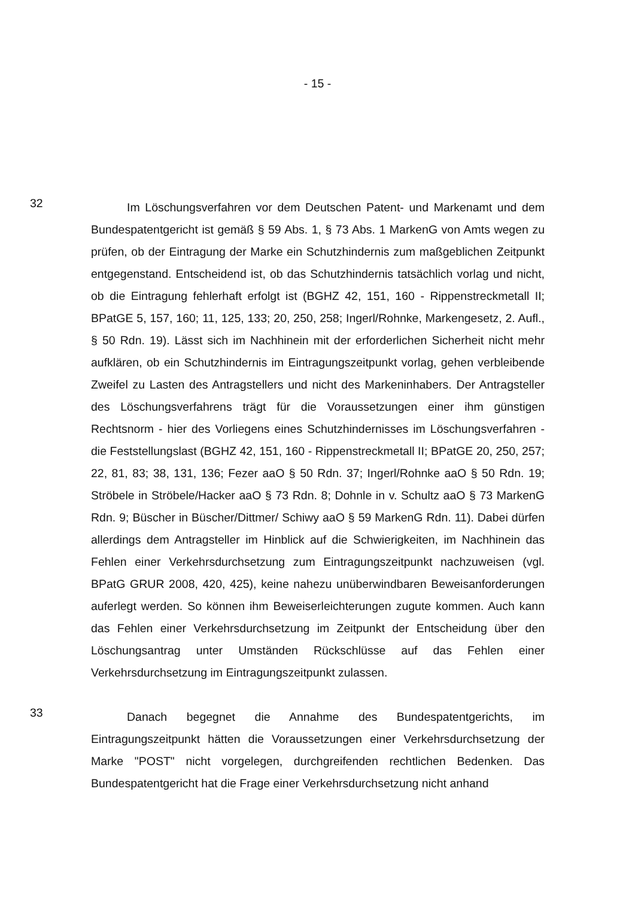- 15 -
32
Im Löschungsverfahren vor dem Deutschen Patent- und Markenamt und dem Bundespatentgericht ist gemäß § 59 Abs. 1, § 73 Abs. 1 MarkenG von Amts wegen zu prüfen, ob der Eintragung der Marke ein Schutzhindernis zum maßgeblichen Zeitpunkt entgegenstand. Entscheidend ist, ob das Schutzhindernis tatsächlich vorlag und nicht, ob die Eintragung fehlerhaft erfolgt ist (BGHZ 42, 151, 160 - Rippenstreckmetall II; BPatGE 5, 157, 160; 11, 125, 133; 20, 250, 258; Ingerl/Rohnke, Markengesetz, 2. Aufl., § 50 Rdn. 19). Lässt sich im Nachhinein mit der erforderlichen Sicherheit nicht mehr aufklären, ob ein Schutzhindernis im Eintragungszeitpunkt vorlag, gehen verbleibende Zweifel zu Lasten des Antragstellers und nicht des Markeninhabers. Der Antragsteller des Löschungsverfahrens trägt für die Voraussetzungen einer ihm günstigen Rechtsnorm - hier des Vorliegens eines Schutzhindernisses im Löschungsverfahren - die Feststellungslast (BGHZ 42, 151, 160 - Rippenstreckmetall II; BPatGE 20, 250, 257; 22, 81, 83; 38, 131, 136; Fezer aaO § 50 Rdn. 37; Ingerl/Rohnke aaO § 50 Rdn. 19; Ströbele in Ströbele/Hacker aaO § 73 Rdn. 8; Dohnle in v. Schultz aaO § 73 MarkenG Rdn. 9; Büscher in Büscher/Dittmer/ Schiwy aaO § 59 MarkenG Rdn. 11). Dabei dürfen allerdings dem Antragsteller im Hinblick auf die Schwierigkeiten, im Nachhinein das Fehlen einer Verkehrsdurchsetzung zum Eintragungszeitpunkt nachzuweisen (vgl. BPatG GRUR 2008, 420, 425), keine nahezu unüberwindbaren Beweisanforderungen auferlegt werden. So können ihm Beweiserleichterungen zugute kommen. Auch kann das Fehlen einer Verkehrsdurchsetzung im Zeitpunkt der Entscheidung über den Löschungsantrag unter Umständen Rückschlüsse auf das Fehlen einer Verkehrsdurchsetzung im Eintragungszeitpunkt zulassen.
33
Danach begegnet die Annahme des Bundespatentgerichts, im Eintragungszeitpunkt hätten die Voraussetzungen einer Verkehrsdurchsetzung der Marke "POST" nicht vorgelegen, durchgreifenden rechtlichen Bedenken. Das Bundespatentgericht hat die Frage einer Verkehrsdurchsetzung nicht anhand